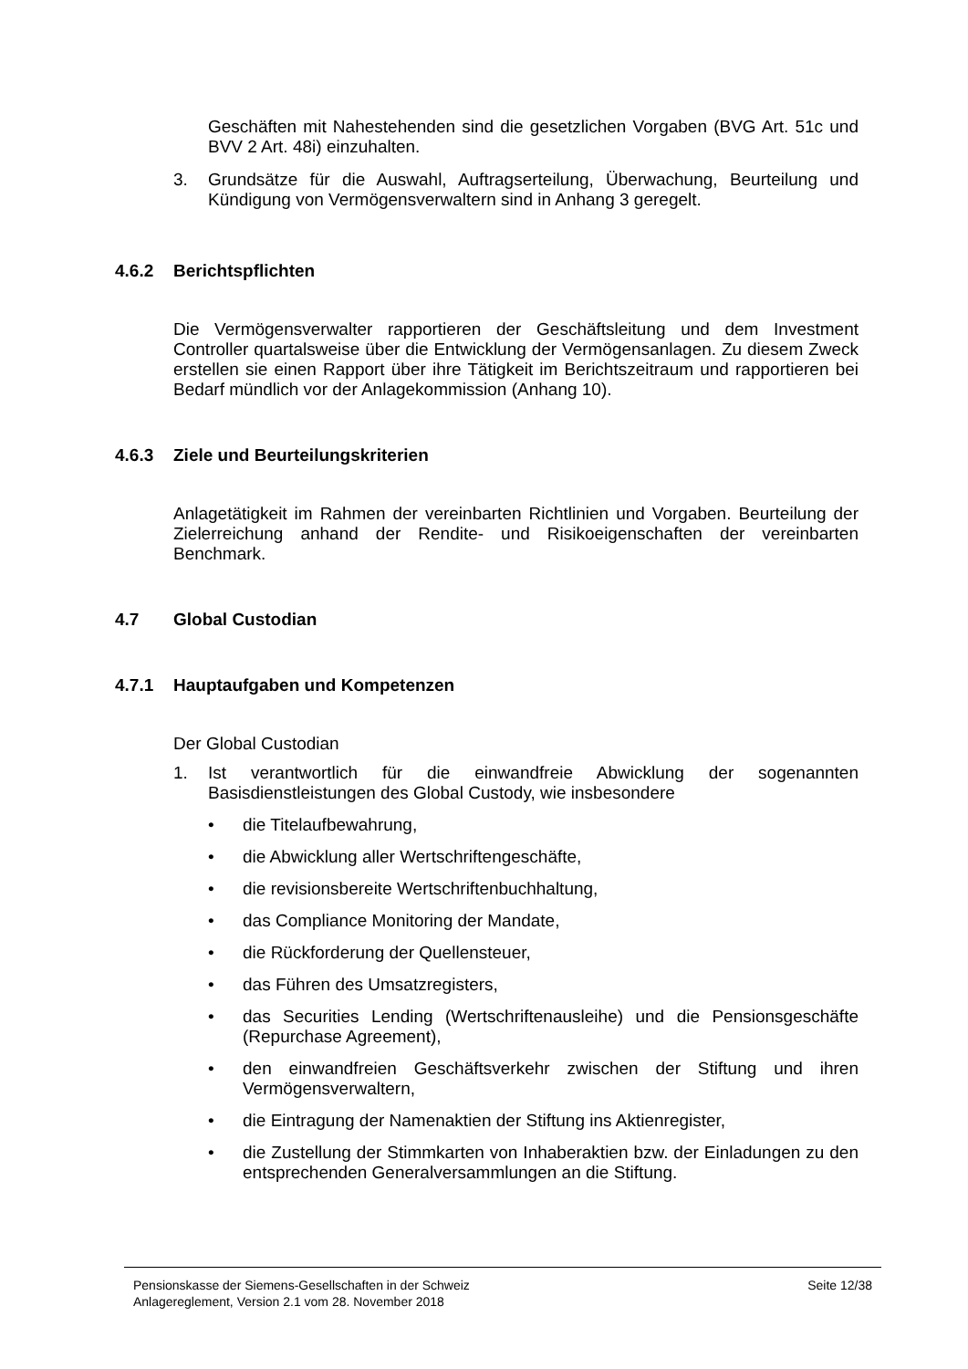Geschäften mit Nahestehenden sind die gesetzlichen Vorgaben (BVG Art. 51c und BVV 2 Art. 48i) einzuhalten.
3. Grundsätze für die Auswahl, Auftragserteilung, Überwachung, Beurteilung und Kündigung von Vermögensverwaltern sind in Anhang 3 geregelt.
4.6.2 Berichtspflichten
Die Vermögensverwalter rapportieren der Geschäftsleitung und dem Investment Controller quartalsweise über die Entwicklung der Vermögensanlagen. Zu diesem Zweck erstellen sie einen Rapport über ihre Tätigkeit im Berichtszeitraum und rapportieren bei Bedarf mündlich vor der Anlagekommission (Anhang 10).
4.6.3 Ziele und Beurteilungskriterien
Anlagetätigkeit im Rahmen der vereinbarten Richtlinien und Vorgaben. Beurteilung der Zielerreichung anhand der Rendite- und Risikoeigenschaften der vereinbarten Benchmark.
4.7 Global Custodian
4.7.1 Hauptaufgaben und Kompetenzen
Der Global Custodian
1. Ist verantwortlich für die einwandfreie Abwicklung der sogenannten Basisdienstleistungen des Global Custody, wie insbesondere
• die Titelaufbewahrung,
• die Abwicklung aller Wertschriftengeschäfte,
• die revisionsbereite Wertschriftenbuchhaltung,
• das Compliance Monitoring der Mandate,
• die Rückforderung der Quellensteuer,
• das Führen des Umsatzregisters,
• das Securities Lending (Wertschriftenausleihe) und die Pensionsgeschäfte (Repurchase Agreement),
• den einwandfreien Geschäftsverkehr zwischen der Stiftung und ihren Vermögensverwaltern,
• die Eintragung der Namenaktien der Stiftung ins Aktienregister,
• die Zustellung der Stimmkarten von Inhaberaktien bzw. der Einladungen zu den entsprechenden Generalversammlungen an die Stiftung.
Pensionskasse der Siemens-Gesellschaften in der Schweiz
Anlagereglement, Version 2.1 vom 28. November 2018
Seite 12/38